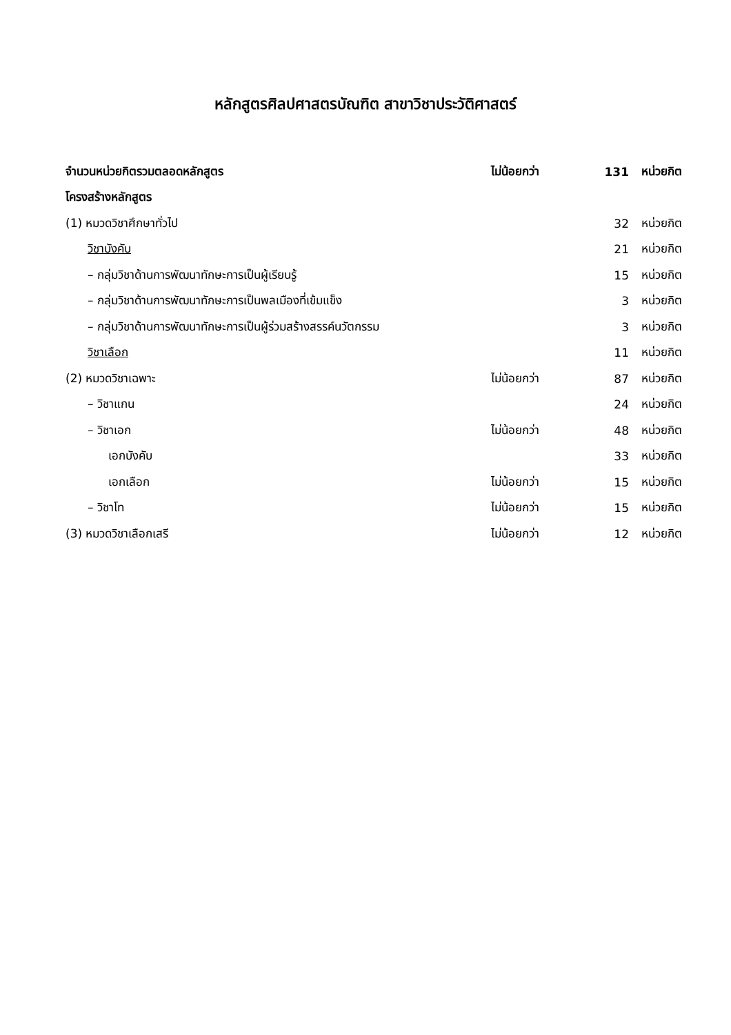หลักสูตรศิลปศาสตรบัณฑิต สาขาวิชาประวัติศาสตร์
| จำนวนหน่วยกิตรวมตลอดหลักสูตร | ไม่น้อยกว่า | 131 | หน่วยกิต |
| โครงสร้างหลักสูตร | | | |
| (1) หมวดวิชาศึกษาทั่วไป | | 32 | หน่วยกิต |
| วิชาบังคับ | | 21 | หน่วยกิต |
| – กลุ่มวิชาด้านการพัฒนาทักษะการเป็นผู้เรียนรู้ | | 15 | หน่วยกิต |
| – กลุ่มวิชาด้านการพัฒนาทักษะการเป็นพลเมืองที่เข้มแข็ง | | 3 | หน่วยกิต |
| – กลุ่มวิชาด้านการพัฒนาทักษะการเป็นผู้ร่วมสร้างสรรค์นวัตกรรม | | 3 | หน่วยกิต |
| วิชาเลือก | | 11 | หน่วยกิต |
| (2) หมวดวิชาเฉพาะ | ไม่น้อยกว่า | 87 | หน่วยกิต |
| – วิชาแกน | | 24 | หน่วยกิต |
| – วิชาเอก | ไม่น้อยกว่า | 48 | หน่วยกิต |
| เอกบังคับ | | 33 | หน่วยกิต |
| เอกเลือก | ไม่น้อยกว่า | 15 | หน่วยกิต |
| – วิชาโท | ไม่น้อยกว่า | 15 | หน่วยกิต |
| (3) หมวดวิชาเลือกเสรี | ไม่น้อยกว่า | 12 | หน่วยกิต |